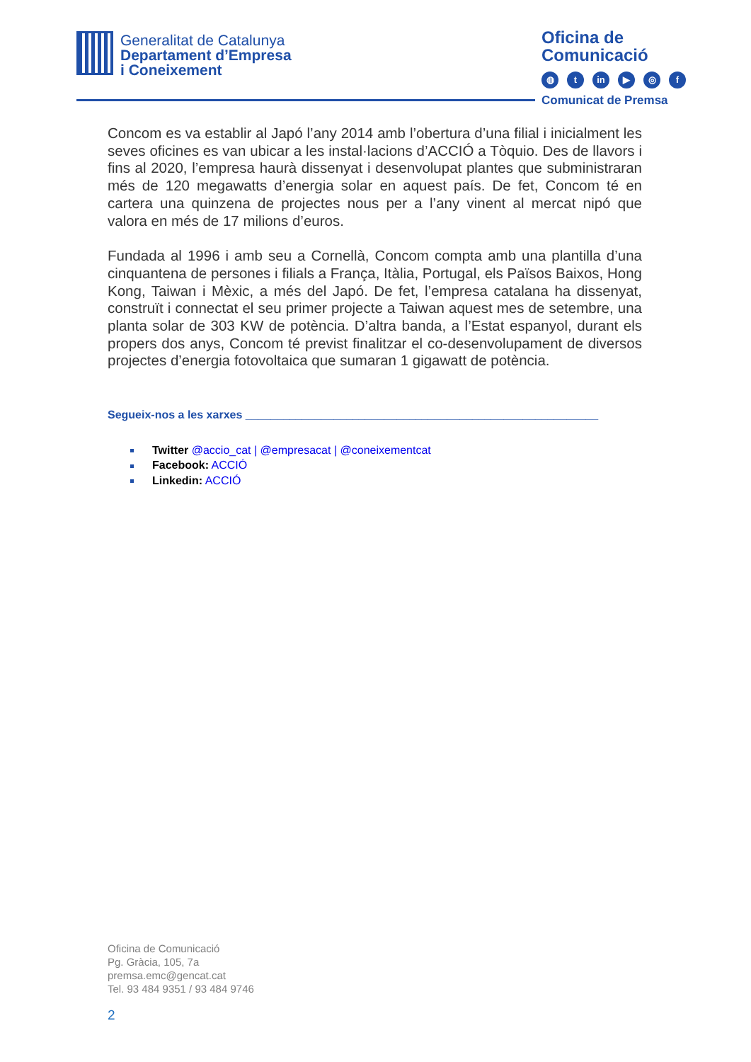Generalitat de Catalunya
Departament d’Empresa
i Coneixement
Oficina de
Comunicació
◍ t in ▶ ◎ f
Comunicat de Premsa
Concom es va establir al Japó l’any 2014 amb l’obertura d’una filial i inicialment les seves oficines es van ubicar a les instal·lacions d’ACCIÓ a Tòquio. Des de llavors i fins al 2020, l’empresa haurà dissenyat i desenvolupat plantes que subministraran més de 120 megawatts d’energia solar en aquest país. De fet, Concom té en cartera una quinzena de projectes nous per a l’any vinent al mercat nipó que valora en més de 17 milions d’euros.
Fundada al 1996 i amb seu a Cornellà, Concom compta amb una plantilla d’una cinquantena de persones i filials a França, Itàlia, Portugal, els Països Baixos, Hong Kong, Taiwan i Mèxic, a més del Japó. De fet, l’empresa catalana ha dissenyat, construït i connectat el seu primer projecte a Taiwan aquest mes de setembre, una planta solar de 303 KW de potència. D’altra banda, a l’Estat espanyol, durant els propers dos anys, Concom té previst finalitzar el co-desenvolupament de diversos projectes d’energia fotovoltaica que sumaran 1 gigawatt de potència.
Segueix-nos a les xarxes ________________________________________________________
Twitter @accio_cat | @empresacat | @coneixementcat
Facebook: ACCIÓ
Linkedin: ACCIÓ
Oficina de Comunicació
Pg. Gràcia, 105, 7a
premsa.emc@gencat.cat
Tel. 93 484 9351 / 93 484 9746
2